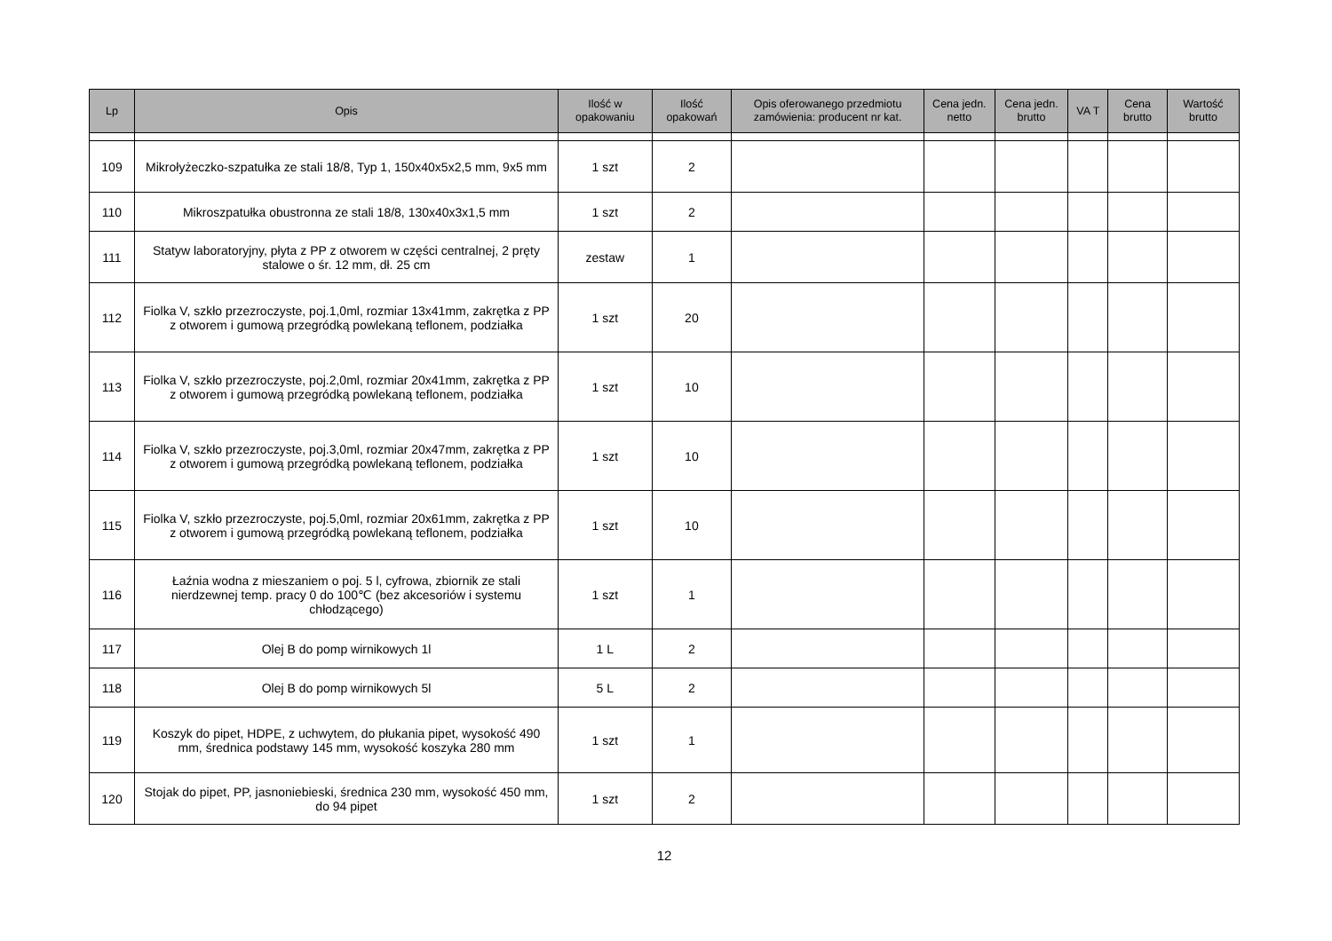| Lp | Opis | Ilość w opakowaniu | Ilość opakowań | Opis oferowanego przedmiotu zamówienia: producent nr kat. | Cena jedn. netto | Cena jedn. brutto | VA T | Cena brutto | Wartość brutto |
| --- | --- | --- | --- | --- | --- | --- | --- | --- | --- |
| 109 | Mikrołyżeczko-szpatułka ze stali 18/8, Typ 1, 150x40x5x2,5 mm, 9x5 mm | 1 szt | 2 | | | | | | |
| 110 | Mikroszpatułka obustronna ze stali 18/8, 130x40x3x1,5 mm | 1 szt | 2 | | | | | | |
| 111 | Statyw laboratoryjny, płyta z PP z otworem w części centralnej, 2 pręty stalowe o śr. 12 mm, dł. 25 cm | zestaw | 1 | | | | | | |
| 112 | Fiolka V, szkło przezroczyste, poj.1,0ml, rozmiar 13x41mm, zakrętka z PP z otworem i gumową przegródką powlekaną teflonem, podziałka | 1 szt | 20 | | | | | | |
| 113 | Fiolka V, szkło przezroczyste, poj.2,0ml, rozmiar 20x41mm, zakrętka z PP z otworem i gumową przegródką powlekaną teflonem, podziałka | 1 szt | 10 | | | | | | |
| 114 | Fiolka V, szkło przezroczyste, poj.3,0ml, rozmiar 20x47mm, zakrętka z PP z otworem i gumową przegródką powlekaną teflonem, podziałka | 1 szt | 10 | | | | | | |
| 115 | Fiolka V, szkło przezroczyste, poj.5,0ml, rozmiar 20x61mm, zakrętka z PP z otworem i gumową przegródką powlekaną teflonem, podziałka | 1 szt | 10 | | | | | | |
| 116 | Łaźnia wodna z mieszaniem o poj. 5 l, cyfrowa, zbiornik ze stali nierdzewnej temp. pracy 0 do 100℃ (bez akcesoriów i systemu chłodzącego) | 1 szt | 1 | | | | | | |
| 117 | Olej B do pomp wirnikowych 1l | 1 L | 2 | | | | | | |
| 118 | Olej B do pomp wirnikowych 5l | 5 L | 2 | | | | | | |
| 119 | Koszyk do pipet, HDPE, z uchwytem, do płukania pipet, wysokość 490 mm, średnica podstawy 145 mm, wysokość koszyka 280 mm | 1 szt | 1 | | | | | | |
| 120 | Stojak do pipet, PP, jasnoniebieski, średnica 230 mm, wysokość 450 mm, do 94 pipet | 1 szt | 2 | | | | | | |
12